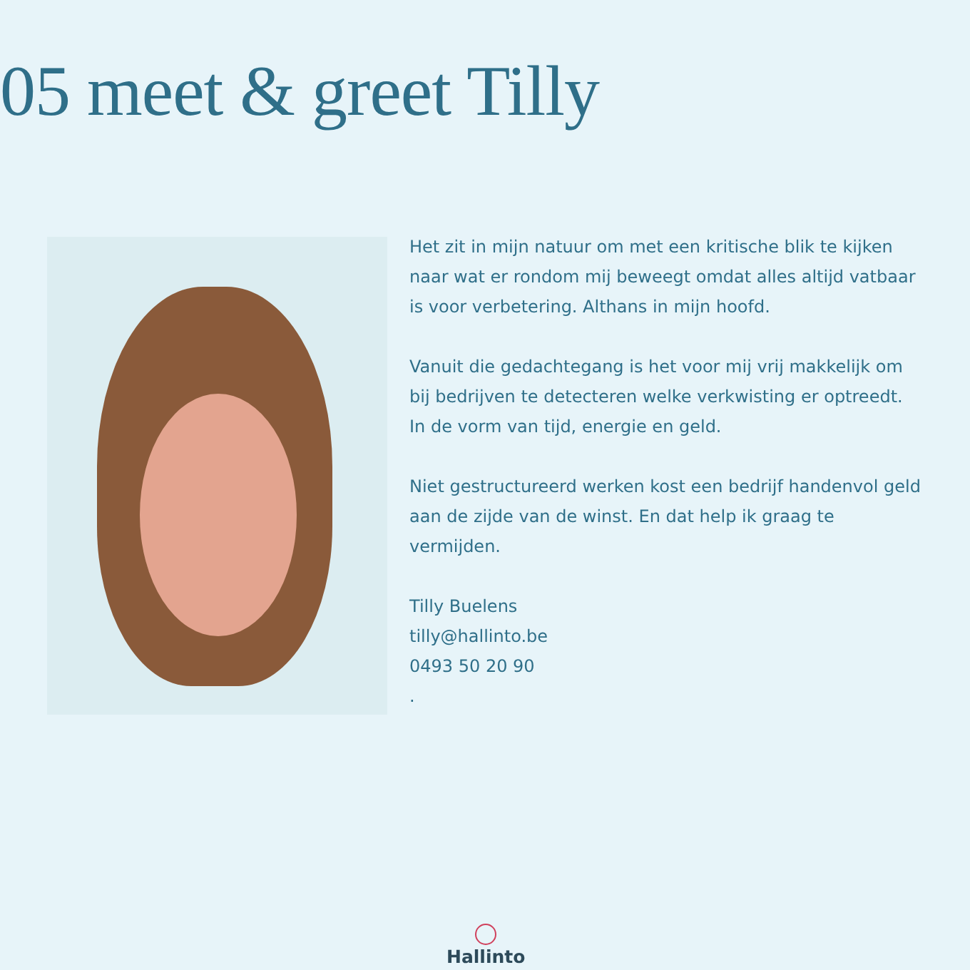05 meet & greet Tilly
Het zit in mijn natuur om met een kritische blik te kijken naar wat er rondom mij beweegt omdat alles altijd vatbaar is voor verbetering. Althans in mijn hoofd.
Vanuit die gedachtegang is het voor mij vrij makkelijk om bij bedrijven te detecteren welke verkwisting er optreedt. In de vorm van tijd, energie en geld.
Niet gestructureerd werken kost een bedrijf handenvol geld aan de zijde van de winst. En dat help ik graag te vermijden.
Tilly Buelens
tilly@hallinto.be
0493 50 20 90
.
Hallinto